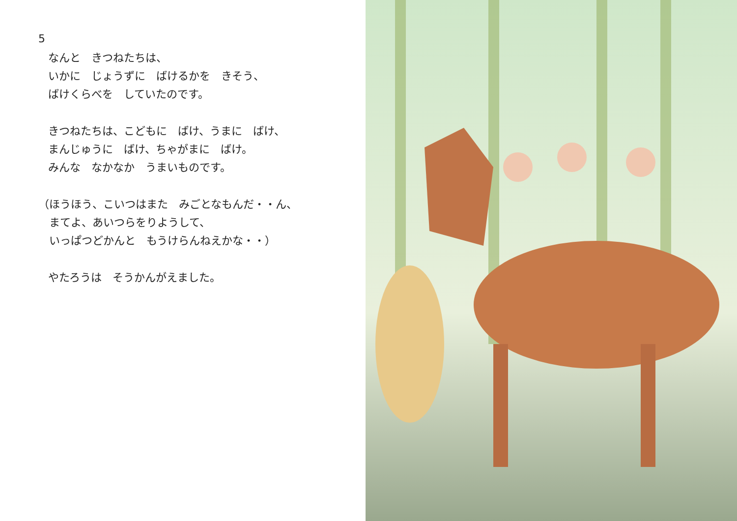5
なんと　きつねたちは、
いかに　じょうずに　ばけるかを　きそう、
ばけくらべを　していたのです。
きつねたちは、こどもに　ばけ、うまに　ばけ、
まんじゅうに　ばけ、ちゃがまに　ばけ。
みんな　なかなか　うまいものです。
（ほうほう、こいつはまた　みごとなもんだ・・ん、
　まてよ、あいつらをりようして、
　いっぱつどかんと　もうけらんねえかな・・）
やたろうは　そうかんがえました。